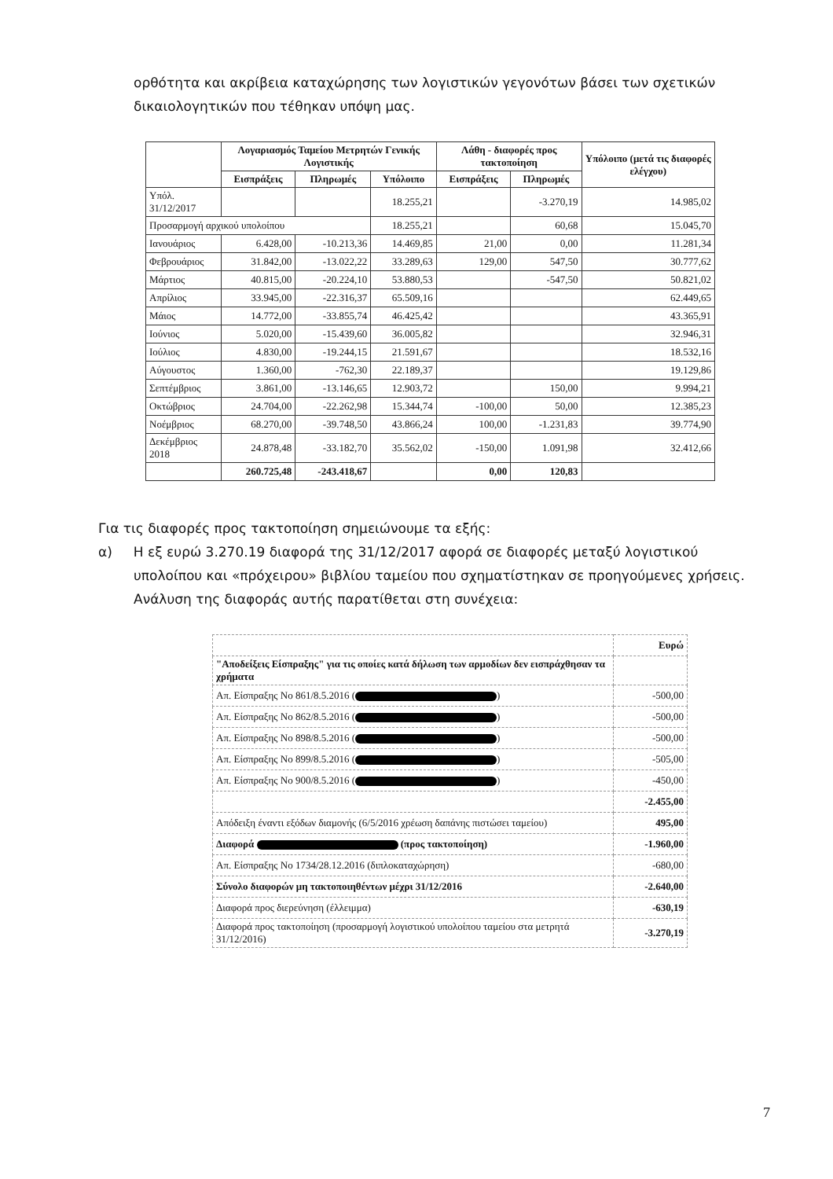ορθότητα και ακρίβεια καταχώρησης των λογιστικών γεγονότων βάσει των σχετικών δικαιολογητικών που τέθηκαν υπόψη μας.
| | Λογαριασμός Ταμείου Μετρητών Γενικής Λογιστικής | | | Λάθη - διαφορές προς τακτοποίηση | | Υπόλοιπο (μετά τις διαφορές ελέγχου) |
| --- | --- | --- | --- | --- | --- | --- |
| | Εισπράξεις | Πληρωμές | Υπόλοιπο | Εισπράξεις | Πληρωμές | |
| Υπόλ. 31/12/2017 | | | 18.255,21 | | -3.270,19 | 14.985,02 |
| Προσαρμογή αρχικού υπολοίπου | | | 18.255,21 | | 60,68 | 15.045,70 |
| Ιανουάριος | 6.428,00 | -10.213,36 | 14.469,85 | 21,00 | 0,00 | 11.281,34 |
| Φεβρουάριος | 31.842,00 | -13.022,22 | 33.289,63 | 129,00 | 547,50 | 30.777,62 |
| Μάρτιος | 40.815,00 | -20.224,10 | 53.880,53 | | -547,50 | 50.821,02 |
| Απρίλιος | 33.945,00 | -22.316,37 | 65.509,16 | | | 62.449,65 |
| Μάιος | 14.772,00 | -33.855,74 | 46.425,42 | | | 43.365,91 |
| Ιούνιος | 5.020,00 | -15.439,60 | 36.005,82 | | | 32.946,31 |
| Ιούλιος | 4.830,00 | -19.244,15 | 21.591,67 | | | 18.532,16 |
| Αύγουστος | 1.360,00 | -762,30 | 22.189,37 | | | 19.129,86 |
| Σεπτέμβριος | 3.861,00 | -13.146,65 | 12.903,72 | | 150,00 | 9.994,21 |
| Οκτώβριος | 24.704,00 | -22.262,98 | 15.344,74 | -100,00 | 50,00 | 12.385,23 |
| Νοέμβριος | 68.270,00 | -39.748,50 | 43.866,24 | 100,00 | -1.231,83 | 39.774,90 |
| Δεκέμβριος 2018 | 24.878,48 | -33.182,70 | 35.562,02 | -150,00 | 1.091,98 | 32.412,66 |
| | 260.725,48 | -243.418,67 | | 0,00 | 120,83 | |
Για τις διαφορές προς τακτοποίηση σημειώνουμε τα εξής:
α) Η εξ ευρώ 3.270.19 διαφορά της 31/12/2017 αφορά σε διαφορές μεταξύ λογιστικού υπολοίπου και «πρόχειρου» βιβλίου ταμείου που σχηματίστηκαν σε προηγούμενες χρήσεις. Ανάλυση της διαφοράς αυτής παρατίθεται στη συνέχεια:
| | Ευρώ |
| "Αποδείξεις Είσπραξης" για τις οποίες κατά δήλωση των αρμοδίων δεν εισπράχθησαν τα χρήματα | |
| Απ. Είσπραξης Νο 861/8.5.2016 ( ) | -500,00 |
| Απ. Είσπραξης Νο 862/8.5.2016 ( ) | -500,00 |
| Απ. Είσπραξης Νο 898/8.5.2016 ( ) | -500,00 |
| Απ. Είσπραξης Νο 899/8.5.2016 ( ) | -505,00 |
| Απ. Είσπραξης Νο 900/8.5.2016 ( ) | -450,00 |
| | -2.455,00 |
| Απόδειξη έναντι εξόδων διαμονής (6/5/2016 χρέωση δαπάνης πιστώσει ταμείου) | 495,00 |
| Διαφορά (προς τακτοποίηση) | -1.960,00 |
| Απ. Είσπραξης Νο 1734/28.12.2016 (διπλοκαταχώρηση) | -680,00 |
| Σύνολο διαφορών μη τακτοποιηθέντων μέχρι 31/12/2016 | -2.640,00 |
| Διαφορά προς διερεύνηση (έλλειμμα) | -630,19 |
| Διαφορά προς τακτοποίηση (προσαρμογή λογιστικού υπολοίπου ταμείου στα μετρητά 31/12/2016) | -3.270,19 |
7